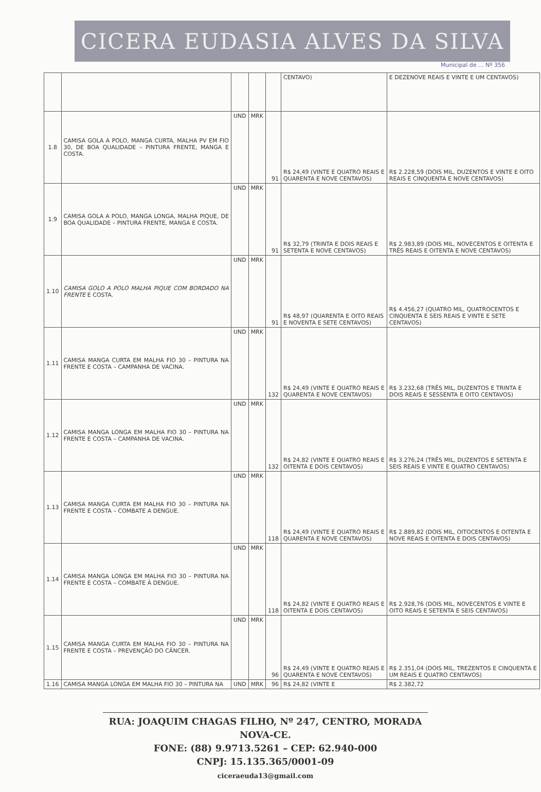CICERA EUDASIA ALVES DA SILVA
Municipal de ... Nº 356
| | | | | | CENTAVO) | E DEZENOVE REAIS E VINTE E UM CENTAVOS) |
| 1.8 | CAMISA GOLA A POLO, MANGA CURTA, MALHA PV EM FIO 30, DE BOA QUALIDADE – PINTURA FRENTE, MANGA E COSTA. | UND | MRK | 91 | R$ 24,49 (VINTE E QUATRO REAIS E QUARENTA E NOVE CENTAVOS) | R$ 2.228,59 (DOIS MIL, DUZENTOS E VINTE E OITO REAIS E CINQUENTA E NOVE CENTAVOS) |
| 1.9 | CAMISA GOLA A POLO, MANGA LONGA, MALHA PIQUE, DE BOA QUALIDADE – PINTURA FRENTE, MANGA E COSTA. | UND | MRK | 91 | R$ 32,79 (TRINTA E DOIS REAIS E SETENTA E NOVE CENTAVOS) | R$ 2.983,89 (DOIS MIL, NOVECENTOS E OITENTA E TRÊS REAIS E OITENTA E NOVE CENTAVOS) |
| 1.10 | CAMISA GOLO A POLO MALHA PIQUE COM BORDADO NA FRENTE E COSTA. | UND | MRK | 91 | R$ 48,97 (QUARENTA E OITO REAIS E NOVENTA E SETE CENTAVOS) | R$ 4.456,27 (QUATRO MIL, QUATROCENTOS E CINQUENTA E SEIS REAIS E VINTE E SETE CENTAVOS) |
| 1.11 | CAMISA MANGA CURTA EM MALHA FIO 30 – PINTURA NA FRENTE E COSTA – CAMPANHA DE VACINA. | UND | MRK | 132 | R$ 24,49 (VINTE E QUATRO REAIS E QUARENTA E NOVE CENTAVOS) | R$ 3.232,68 (TRÊS MIL, DUZENTOS E TRINTA E DOIS REAIS E SESSENTA E OITO CENTAVOS) |
| 1.12 | CAMISA MANGA LONGA EM MALHA FIO 30 – PINTURA NA FRENTE E COSTA – CAMPANHA DE VACINA. | UND | MRK | 132 | R$ 24,82 (VINTE E QUATRO REAIS E OITENTA E DOIS CENTAVOS) | R$ 3.276,24 (TRÊS MIL, DUZENTOS E SETENTA E SEIS REAIS E VINTE E QUATRO CENTAVOS) |
| 1.13 | CAMISA MANGA CURTA EM MALHA FIO 30 – PINTURA NA FRENTE E COSTA – COMBATE A DENGUE. | UND | MRK | 118 | R$ 24,49 (VINTE E QUATRO REAIS E QUARENTA E NOVE CENTAVOS) | R$ 2.889,82 (DOIS MIL, OITOCENTOS E OITENTA E NOVE REAIS E OITENTA E DOIS CENTAVOS) |
| 1.14 | CAMISA MANGA LONGA EM MALHA FIO 30 – PINTURA NA FRENTE E COSTA – COMBATE À DENGUE. | UND | MRK | 118 | R$ 24,82 (VINTE E QUATRO REAIS E OITENTA E DOIS CENTAVOS) | R$ 2.928,76 (DOIS MIL, NOVECENTOS E VINTE E OITO REAIS E SETENTA E SEIS CENTAVOS) |
| 1.15 | CAMISA MANGA CURTA EM MALHA FIO 30 – PINTURA NA FRENTE E COSTA – PREVENÇÃO DO CÂNCER. | UND | MRK | 96 | R$ 24,49 (VINTE E QUATRO REAIS E QUARENTA E NOVE CENTAVOS) | R$ 2.351,04 (DOIS MIL, TREZENTOS E CINQUENTA E UM REAIS E QUATRO CENTAVOS) |
| 1.16 | CAMISA MANGA LONGA EM MALHA FIO 30 – PINTURA NA | UND | MRK | 96 | R$ 24,82 (VINTE E | R$ 2.382,72 |
RUA: JOAQUIM CHAGAS FILHO, Nº 247, CENTRO, MORADA NOVA-CE.
FONE: (88) 9.9713.5261 – CEP: 62.940-000
CNPJ: 15.135.365/0001-09
ciceraeuda13@gmail.com